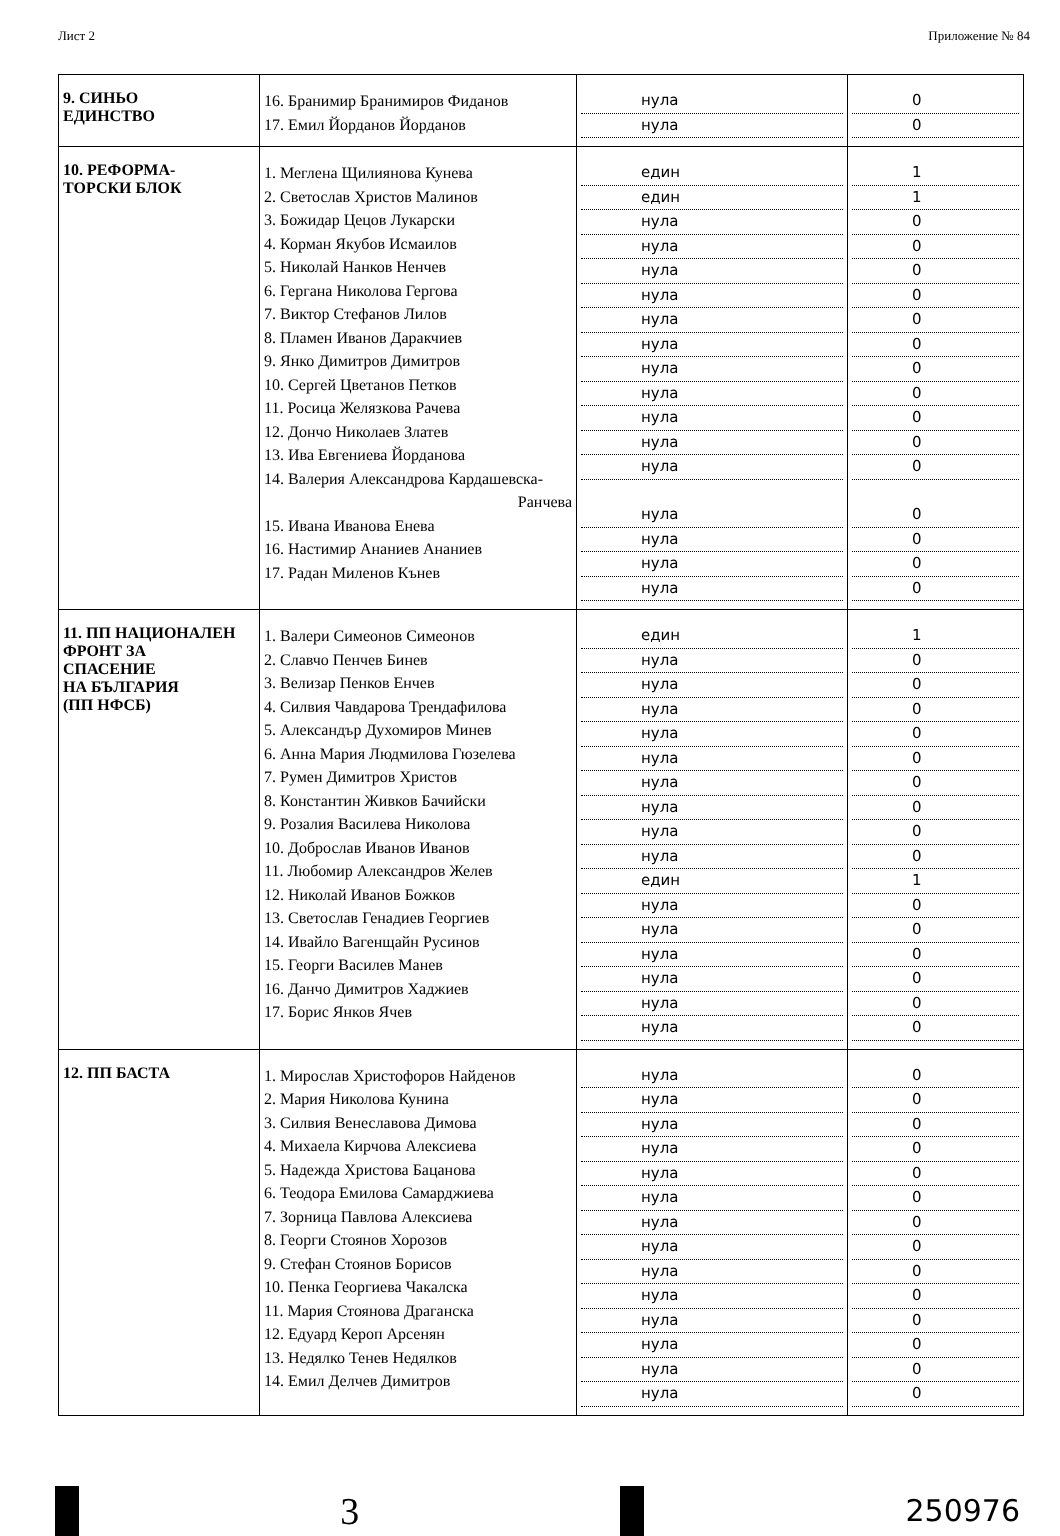Лист 2 Приложение № 84
| 9. СИНЬО ЕДИНСТВО | 16. Бранимир Бранимиров Фиданов 17. Емил Йорданов Йорданов | нула нула | 0 0 |
| 10. РЕФОРМА- ТОРСКИ БЛОК | 1. Меглена Щилиянова Кунева 2. Светослав Христов Малинов 3. Божидар Цецов Лукарски 4. Корман Якубов Исмаилов 5. Николай Нанков Ненчев 6. Гергана Николова Гергова 7. Виктор Стефанов Лилов 8. Пламен Иванов Даракчиев 9. Янко Димитров Димитров 10. Сергей Цветанов Петков 11. Росица Желязкова Рачева 12. Дончо Николаев Златев 13. Ива Евгениева Йорданова 14. Валерия Александрова Кардашевска- Ранчева 15. Ивана Иванова Енева 16. Настимир Ананиев Ананиев 17. Радан Миленов Кънев | един един нула нула нула нула нула нула нула нула нула нула нула нула нула нула нула | 1 1 0 0 0 0 0 0 0 0 0 0 0 0 0 0 0 |
| 11. ПП НАЦИОНАЛЕН ФРОНТ ЗА СПАСЕНИЕ НА БЪЛГАРИЯ (ПП НФСБ) | 1. Валери Симеонов Симеонов 2. Славчо Пенчев Бинев 3. Велизар Пенков Енчев 4. Силвия Чавдарова Трендафилова 5. Александър Духомиров Минев 6. Анна Мария Людмилова Гюзелева 7. Румен Димитров Христов 8. Константин Живков Бачийски 9. Розалия Василева Николова 10. Доброслав Иванов Иванов 11. Любомир Александров Желев 12. Николай Иванов Божков 13. Светослав Генадиев Георгиев 14. Ивайло Вагенщайн Русинов 15. Георги Василев Манев 16. Данчо Димитров Хаджиев 17. Борис Янков Ячев | един нула нула нула нула нула нула нула нула нула един нула нула нула нула нула нула | 1 0 0 0 0 0 0 0 0 0 1 0 0 0 0 0 0 |
| 12. ПП БАСТА | 1. Мирослав Христофоров Найденов 2. Мария Николова Кунина 3. Силвия Венеславова Димова 4. Михаела Кирчова Алексиева 5. Надежда Христова Бацанова 6. Теодора Емилова Самарджиева 7. Зорница Павлова Алексиева 8. Георги Стоянов Хорозов 9. Стефан Стоянов Борисов 10. Пенка Георгиева Чакалска 11. Мария Стоянова Драганска 12. Едуард Кероп Арсенян 13. Недялко Тенев Недялков 14. Емил Делчев Димитров | нула нула нула нула нула нула нула нула нула нула нула нула нула нула | 0 0 0 0 0 0 0 0 0 0 0 0 0 0 |
3
250976